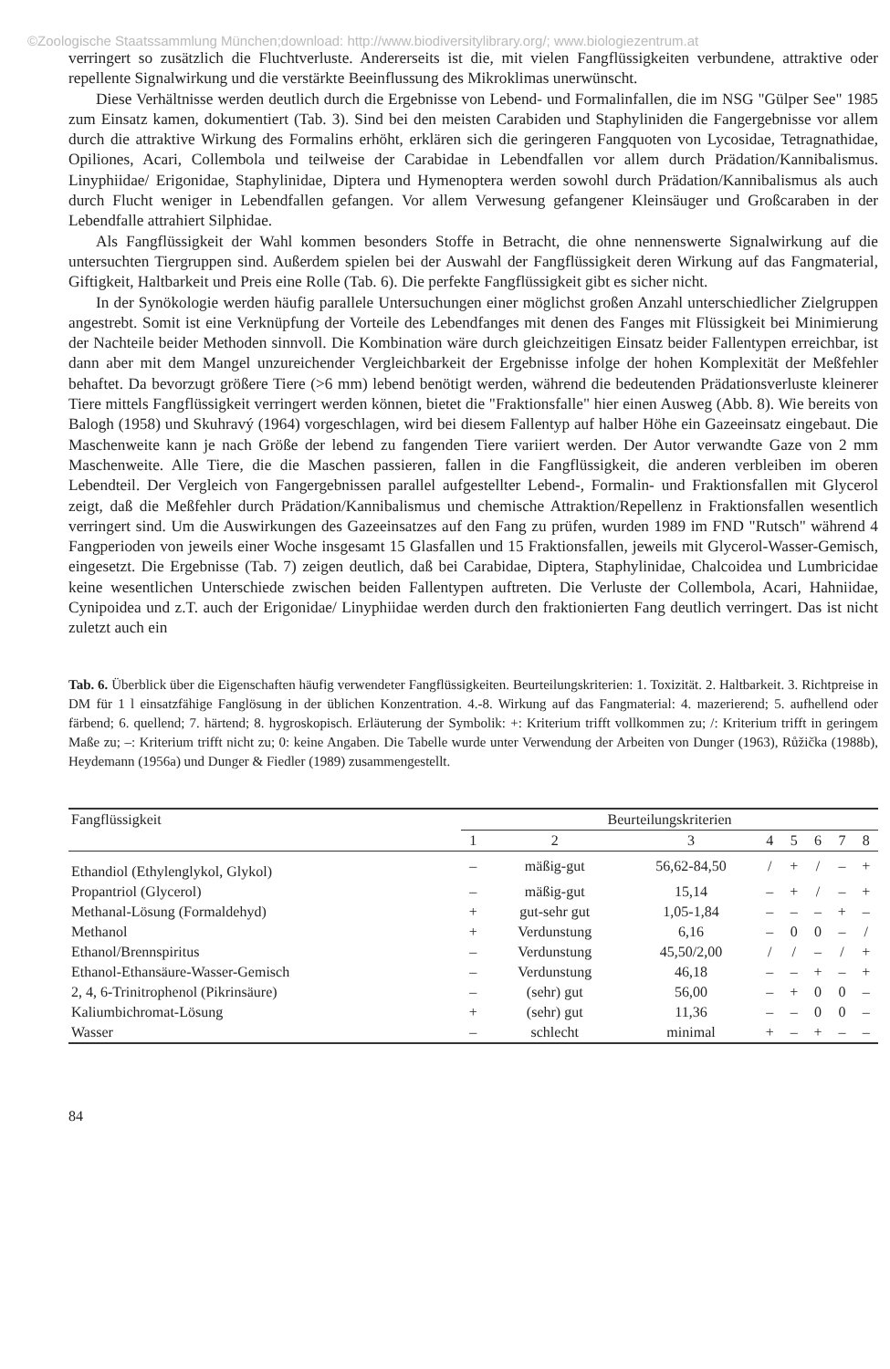©Zoologische Staatssammlung München;download: http://www.biodiversitylibrary.org/; www.biologiezentrum.at
verringert so zusätzlich die Fluchtverluste. Andererseits ist die, mit vielen Fangflüssigkeiten verbundene, attraktive oder repellente Signalwirkung und die verstärkte Beeinflussung des Mikroklimas unerwünscht.
Diese Verhältnisse werden deutlich durch die Ergebnisse von Lebend- und Formalinfallen, die im NSG "Gülper See" 1985 zum Einsatz kamen, dokumentiert (Tab. 3). Sind bei den meisten Carabiden und Staphyliniden die Fangergebnisse vor allem durch die attraktive Wirkung des Formalins erhöht, erklären sich die geringeren Fangquoten von Lycosidae, Tetragnathidae, Opiliones, Acari, Collembola und teilweise der Carabidae in Lebendfallen vor allem durch Prädation/Kannibalismus. Linyphiidae/ Erigonidae, Staphylinidae, Diptera und Hymenoptera werden sowohl durch Prädation/Kannibalismus als auch durch Flucht weniger in Lebendfallen gefangen. Vor allem Verwesung gefangener Kleinsäuger und Großcaraben in der Lebendfalle attrahiert Silphidae.
Als Fangflüssigkeit der Wahl kommen besonders Stoffe in Betracht, die ohne nennenswerte Signalwirkung auf die untersuchten Tiergruppen sind. Außerdem spielen bei der Auswahl der Fangflüssigkeit deren Wirkung auf das Fangmaterial, Giftigkeit, Haltbarkeit und Preis eine Rolle (Tab. 6). Die perfekte Fangflüssigkeit gibt es sicher nicht.
In der Synökologie werden häufig parallele Untersuchungen einer möglichst großen Anzahl unterschiedlicher Zielgruppen angestrebt. Somit ist eine Verknüpfung der Vorteile des Lebendfanges mit denen des Fanges mit Flüssigkeit bei Minimierung der Nachteile beider Methoden sinnvoll. Die Kombination wäre durch gleichzeitigen Einsatz beider Fallentypen erreichbar, ist dann aber mit dem Mangel unzureichender Vergleichbarkeit der Ergebnisse infolge der hohen Komplexität der Meßfehler behaftet. Da bevorzugt größere Tiere (>6 mm) lebend benötigt werden, während die bedeutenden Prädationsverluste kleinerer Tiere mittels Fangflüssigkeit verringert werden können, bietet die "Fraktionsfalle" hier einen Ausweg (Abb. 8). Wie bereits von Balogh (1958) und Skuhravý (1964) vorgeschlagen, wird bei diesem Fallentyp auf halber Höhe ein Gazeeinsatz eingebaut. Die Maschenweite kann je nach Größe der lebend zu fangenden Tiere variiert werden. Der Autor verwandte Gaze von 2 mm Maschenweite. Alle Tiere, die die Maschen passieren, fallen in die Fangflüssigkeit, die anderen verbleiben im oberen Lebendteil. Der Vergleich von Fangergebnissen parallel aufgestellter Lebend-, Formalin- und Fraktionsfallen mit Glycerol zeigt, daß die Meßfehler durch Prädation/Kannibalismus und chemische Attraktion/Repellenz in Fraktionsfallen wesentlich verringert sind. Um die Auswirkungen des Gazeeinsatzes auf den Fang zu prüfen, wurden 1989 im FND "Rutsch" während 4 Fangperioden von jeweils einer Woche insgesamt 15 Glasfallen und 15 Fraktionsfallen, jeweils mit Glycerol-Wasser-Gemisch, eingesetzt. Die Ergebnisse (Tab. 7) zeigen deutlich, daß bei Carabidae, Diptera, Staphylinidae, Chalcoidea und Lumbricidae keine wesentlichen Unterschiede zwischen beiden Fallentypen auftreten. Die Verluste der Collembola, Acari, Hahniidae, Cynipoidea und z.T. auch der Erigonidae/ Linyphiidae werden durch den fraktionierten Fang deutlich verringert. Das ist nicht zuletzt auch ein
Tab. 6. Überblick über die Eigenschaften häufig verwendeter Fangflüssigkeiten. Beurteilungskriterien: 1. Toxizität. 2. Haltbarkeit. 3. Richtpreise in DM für 1 l einsatzfähige Fanglösung in der üblichen Konzentration. 4.-8. Wirkung auf das Fangmaterial: 4. mazerierend; 5. aufhellend oder färbend; 6. quellend; 7. härtend; 8. hygroskopisch. Erläuterung der Symbolik: +: Kriterium trifft vollkommen zu; /: Kriterium trifft in geringem Maße zu; –: Kriterium trifft nicht zu; 0: keine Angaben. Die Tabelle wurde unter Verwendung der Arbeiten von Dunger (1963), Růžička (1988b), Heydemann (1956a) und Dunger & Fiedler (1989) zusammengestellt.
| Fangflüssigkeit | Beurteilungskriterien | | | | | | | |
| --- | --- | --- | --- | --- | --- | --- | --- | --- |
| | 1 | 2 | 3 | 4 | 5 | 6 | 7 | 8 |
| Ethandiol (Ethylenglykol, Glykol) | – | mäßig-gut | 56,62-84,50 | / | + | / | – | + |
| Propantriol (Glycerol) | – | mäßig-gut | 15,14 | – | + | / | – | + |
| Methanal-Lösung (Formaldehyd) | + | gut-sehr gut | 1,05-1,84 | – | – | – | + | – |
| Methanol | + | Verdunstung | 6,16 | – | 0 | 0 | – | / |
| Ethanol/Brennspiritus | – | Verdunstung | 45,50/2,00 | / | / | – | / | + |
| Ethanol-Ethansäure-Wasser-Gemisch | – | Verdunstung | 46,18 | – | – | + | – | + |
| 2, 4, 6-Trinitrophenol (Pikrinsäure) | – | (sehr) gut | 56,00 | – | + | 0 | 0 | – |
| Kaliumbichromat-Lösung | + | (sehr) gut | 11,36 | – | – | 0 | 0 | – |
| Wasser | – | schlecht | minimal | + | – | + | – | – |
84